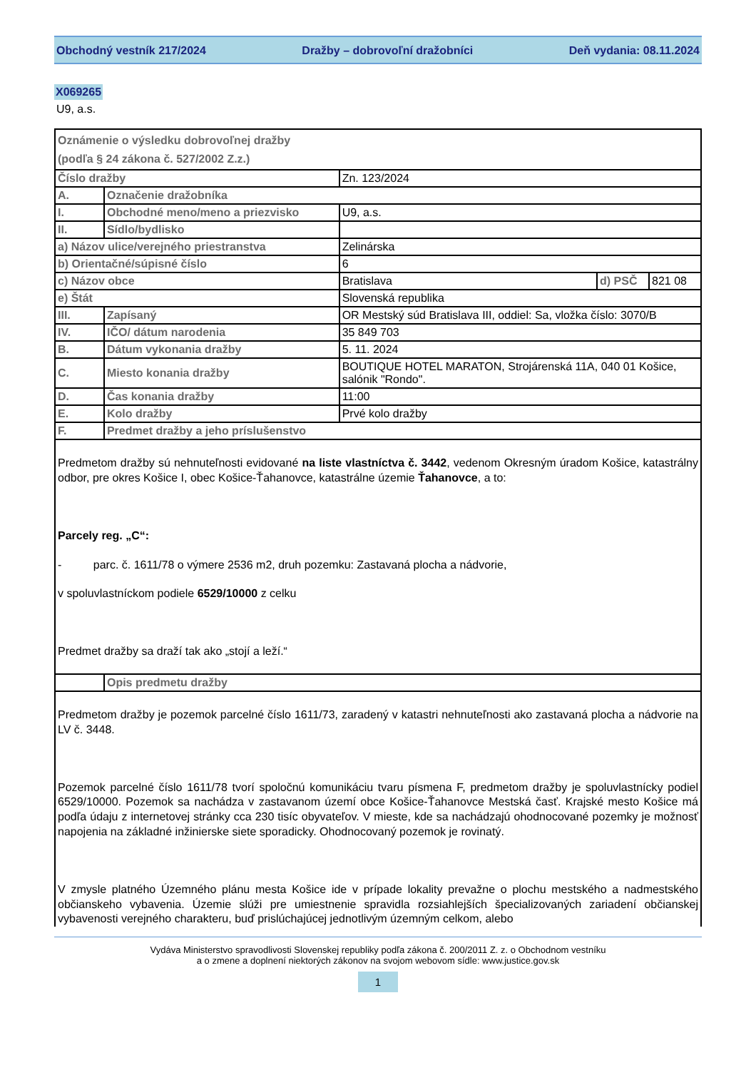Obchodný vestník 217/2024 Dražby – dobrovoľní dražobníci Deň vydania: 08.11.2024
X069265
U9, a.s.
| Oznámenie o výsledku dobrovoľnej dražby (podľa § 24 zákona č. 527/2002 Z.z.) | | | | |
| Číslo dražby | | Zn. 123/2024 | | |
| A. | Označenie dražobníka | | | |
| I. | Obchodné meno/meno a priezvisko | U9, a.s. | | |
| II. | Sídlo/bydlisko | | | |
| a) Názov ulice/verejného priestranstva | | Zelinárska | | |
| b) Orientačné/súpisné číslo | | 6 | | |
| c) Názov obce | | Bratislava | d) PSČ | 821 08 |
| e) Štát | | Slovenská republika | | |
| III. | Zapísaný | OR Mestský súd Bratislava III, oddiel: Sa, vložka číslo: 3070/B | | |
| IV. | IČO/ dátum narodenia | 35 849 703 | | |
| B. | Dátum vykonania dražby | 5. 11. 2024 | | |
| C. | Miesto konania dražby | BOUTIQUE HOTEL MARATON, Strojárenská 11A, 040 01 Košice, salónik "Rondo". | | |
| D. | Čas konania dražby | 11:00 | | |
| E. | Kolo dražby | Prvé kolo dražby | | |
| F. | Predmet dražby a jeho príslušenstvo | | | |
| Predmetom dražby sú nehnuteľnosti evidované na liste vlastníctva č. 3442 , vedenom Okresným úradom Košice, katastrálny odbor, pre okres Košice I, obec Košice-Ťahanovce, katastrálne územie Ťahanovce , a to: Parcely reg. „C“: - parc. č. 1611/78 o výmere 2536 m2, druh pozemku: Zastavaná plocha a nádvorie, v spoluvlastníckom podiele 6529/10000 z celku Predmet dražby sa draží tak ako „stojí a leží.“ | | | | |
| | Opis predmetu dražby | | | |
| Predmetom dražby je pozemok parcelné číslo 1611/73, zaradený v katastri nehnuteľnosti ako zastavaná plocha a nádvorie na LV č. 3448. Pozemok parcelné číslo 1611/78 tvorí spoločnú komunikáciu tvaru písmena F, predmetom dražby je spoluvlastnícky podiel 6529/10000. Pozemok sa nachádza v zastavanom území obce Košice-Ťahanovce Mestská časť. Krajské mesto Košice má podľa údaju z internetovej stránky cca 230 tisíc obyvateľov. V mieste, kde sa nachádzajú ohodnocované pozemky je možnosť napojenia na základné inžinierske siete sporadicky. Ohodnocovaný pozemok je rovinatý. V zmysle platného Územného plánu mesta Košice ide v prípade lokality prevažne o plochu mestského a nadmestského občianskeho vybavenia. Územie slúži pre umiestnenie spravidla rozsiahlejších špecializovaných zariadení občianskej vybavenosti verejného charakteru, buď prislúchajúcej jednotlivým územným celkom, alebo | | | | |
Vydáva Ministerstvo spravodlivosti Slovenskej republiky podľa zákona č. 200/2011 Z. z. o Obchodnom vestníku
a o zmene a doplnení niektorých zákonov na svojom webovom sídle: www.justice.gov.sk
1